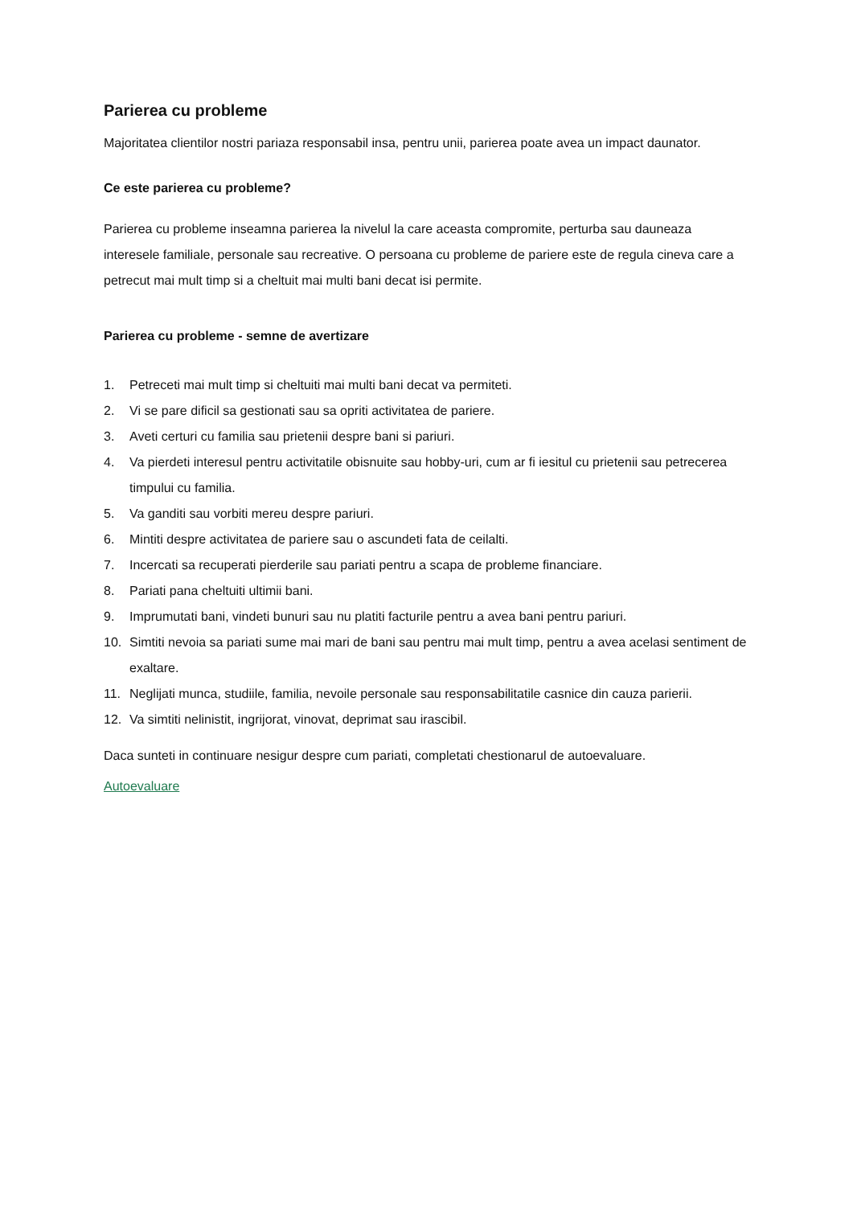Parierea cu probleme
Majoritatea clientilor nostri pariaza responsabil insa, pentru unii, parierea poate avea un impact daunator.
Ce este parierea cu probleme?
Parierea cu probleme inseamna parierea la nivelul la care aceasta compromite, perturba sau dauneaza interesele familiale, personale sau recreative. O persoana cu probleme de pariere este de regula cineva care a petrecut mai mult timp si a cheltuit mai multi bani decat isi permite.
Parierea cu probleme - semne de avertizare
1. Petreceti mai mult timp si cheltuiti mai multi bani decat va permiteti.
2. Vi se pare dificil sa gestionati sau sa opriti activitatea de pariere.
3. Aveti certuri cu familia sau prietenii despre bani si pariuri.
4. Va pierdeti interesul pentru activitatile obisnuite sau hobby-uri, cum ar fi iesitul cu prietenii sau petrecerea timpului cu familia.
5. Va ganditi sau vorbiti mereu despre pariuri.
6. Mintiti despre activitatea de pariere sau o ascundeti fata de ceilalti.
7. Incercati sa recuperati pierderile sau pariati pentru a scapa de probleme financiare.
8. Pariati pana cheltuiti ultimii bani.
9. Imprumutati bani, vindeti bunuri sau nu platiti facturile pentru a avea bani pentru pariuri.
10. Simtiti nevoia sa pariati sume mai mari de bani sau pentru mai mult timp, pentru a avea acelasi sentiment de exaltare.
11. Neglijati munca, studiile, familia, nevoile personale sau responsabilitatile casnice din cauza parierii.
12. Va simtiti nelinistit, ingrijorat, vinovat, deprimat sau irascibil.
Daca sunteti in continuare nesigur despre cum pariati, completati chestionarul de autoevaluare.
Autoevaluare